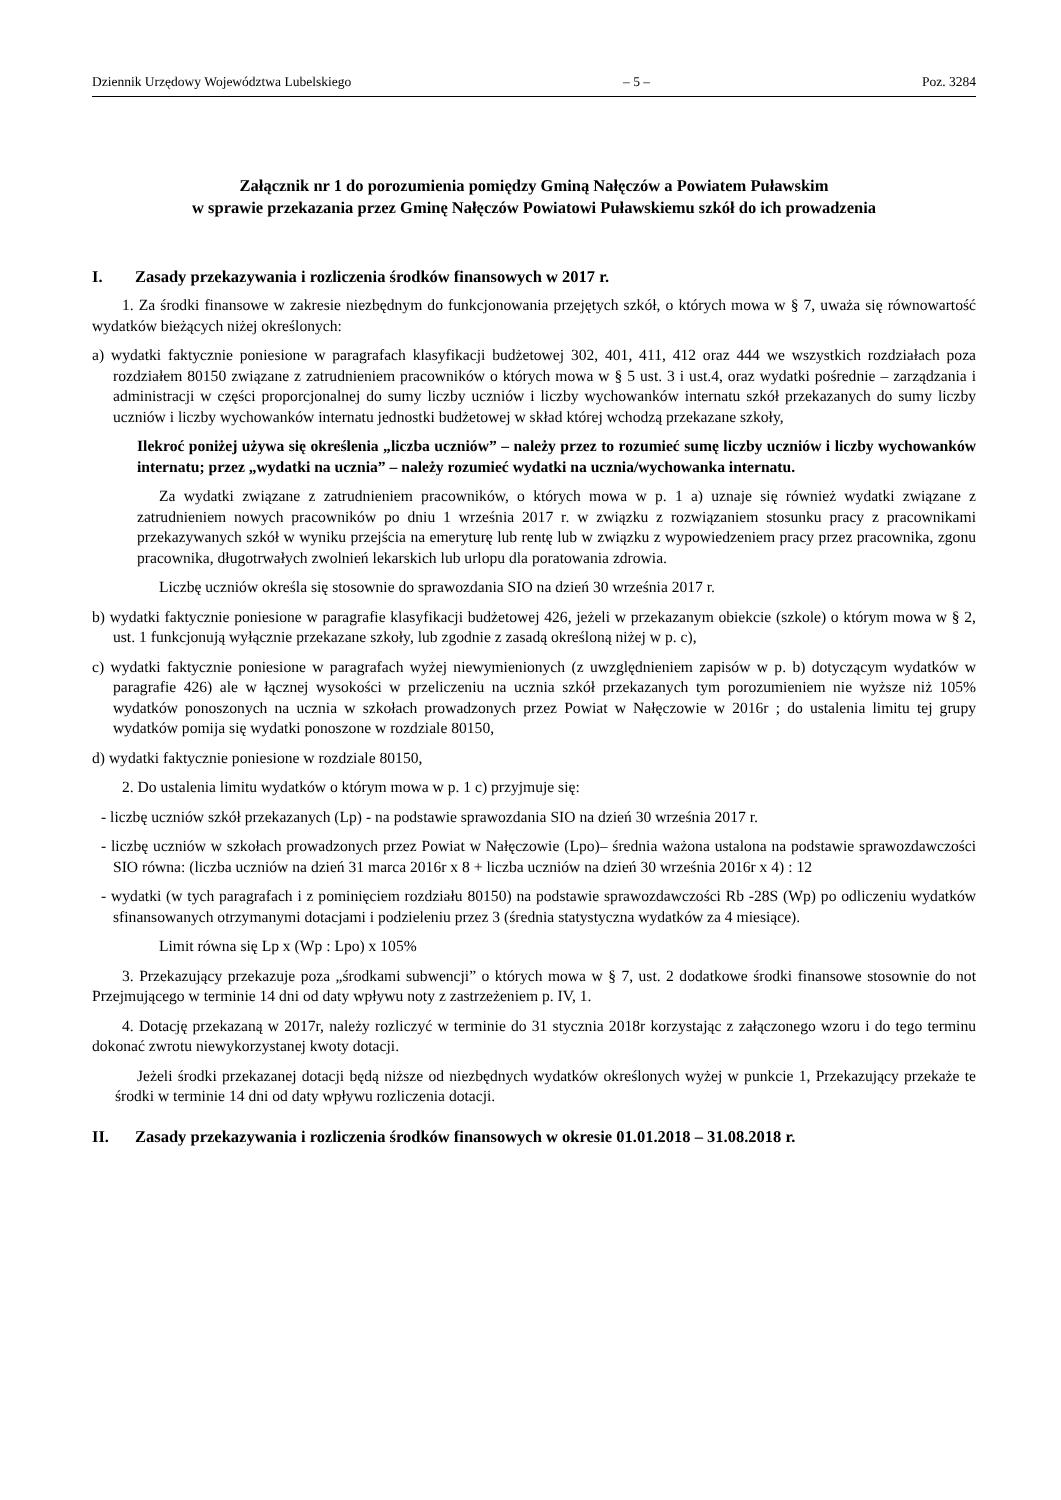Dziennik Urzędowy Województwa Lubelskiego – 5 – Poz. 3284
Załącznik nr 1 do porozumienia pomiędzy Gminą Nałęczów a Powiatem Puławskim
w sprawie przekazania przez Gminę Nałęczów Powiatowi Puławskiemu szkół do ich prowadzenia
I. Zasady przekazywania i rozliczenia środków finansowych w 2017 r.
1. Za środki finansowe w zakresie niezbędnym do funkcjonowania przejętych szkół, o których mowa w § 7, uważa się równowartość wydatków bieżących niżej określonych:
a) wydatki faktycznie poniesione w paragrafach klasyfikacji budżetowej 302, 401, 411, 412 oraz 444 we wszystkich rozdziałach poza rozdziałem 80150 związane z zatrudnieniem pracowników o których mowa w § 5 ust. 3 i ust.4, oraz wydatki pośrednie – zarządzania i administracji w części proporcjonalnej do sumy liczby uczniów i liczby wychowanków internatu szkół przekazanych do sumy liczby uczniów i liczby wychowanków internatu jednostki budżetowej w skład której wchodzą przekazane szkoły,
Ilekroć poniżej używa się określenia „liczba uczniów” – należy przez to rozumieć sumę liczby uczniów i liczby wychowanków internatu; przez „wydatki na ucznia” – należy rozumieć wydatki na ucznia/wychowanka internatu.
Za wydatki związane z zatrudnieniem pracowników, o których mowa w p. 1 a) uznaje się również wydatki związane z zatrudnieniem nowych pracowników po dniu 1 września 2017 r. w związku z rozwiązaniem stosunku pracy z pracownikami przekazywanych szkół w wyniku przejścia na emeryturę lub rentę lub w związku z wypowiedzeniem pracy przez pracownika, zgonu pracownika, długotrwałych zwolnień lekarskich lub urlopu dla poratowania zdrowia.
Liczbę uczniów określa się stosownie do sprawozdania SIO na dzień 30 września 2017 r.
b) wydatki faktycznie poniesione w paragrafie klasyfikacji budżetowej 426, jeżeli w przekazanym obiekcie (szkole) o którym mowa w § 2, ust. 1 funkcjonują wyłącznie przekazane szkoły, lub zgodnie z zasadą określoną niżej w p. c),
c) wydatki faktycznie poniesione w paragrafach wyżej niewymienionych (z uwzględnieniem zapisów w p. b) dotyczącym wydatków w paragrafie 426) ale w łącznej wysokości w przeliczeniu na ucznia szkół przekazanych tym porozumieniem nie wyższe niż 105% wydatków ponoszonych na ucznia w szkołach prowadzonych przez Powiat w Nałęczowie w 2016r ; do ustalenia limitu tej grupy wydatków pomija się wydatki ponoszone w rozdziale 80150,
d) wydatki faktycznie poniesione w rozdziale 80150,
2. Do ustalenia limitu wydatków o którym mowa w p. 1 c) przyjmuje się:
- liczbę uczniów szkół przekazanych (Lp) - na podstawie sprawozdania SIO na dzień 30 września 2017 r.
- liczbę uczniów w szkołach prowadzonych przez Powiat w Nałęczowie (Lpo)– średnia ważona ustalona na podstawie sprawozdawczości SIO równa: (liczba uczniów na dzień 31 marca 2016r x 8 + liczba uczniów na dzień 30 września 2016r x 4) : 12
- wydatki (w tych paragrafach i z pominięciem rozdziału 80150) na podstawie sprawozdawczości Rb -28S (Wp) po odliczeniu wydatków sfinansowanych otrzymanymi dotacjami i podzieleniu przez 3 (średnia statystyczna wydatków za 4 miesiące).
Limit równa się Lp x (Wp : Lpo) x 105%
3. Przekazujący przekazuje poza „środkami subwencji” o których mowa w § 7, ust. 2 dodatkowe środki finansowe stosownie do not Przejmującego w terminie 14 dni od daty wpływu noty z zastrzeżeniem p. IV, 1.
4. Dotację przekazaną w 2017r, należy rozliczyć w terminie do 31 stycznia 2018r korzystając z załączonego wzoru i do tego terminu dokonać zwrotu niewykorzystanej kwoty dotacji.
Jeżeli środki przekazanej dotacji będą niższe od niezbędnych wydatków określonych wyżej w punkcie 1, Przekazujący przekaże te środki w terminie 14 dni od daty wpływu rozliczenia dotacji.
II. Zasady przekazywania i rozliczenia środków finansowych w okresie 01.01.2018 – 31.08.2018 r.